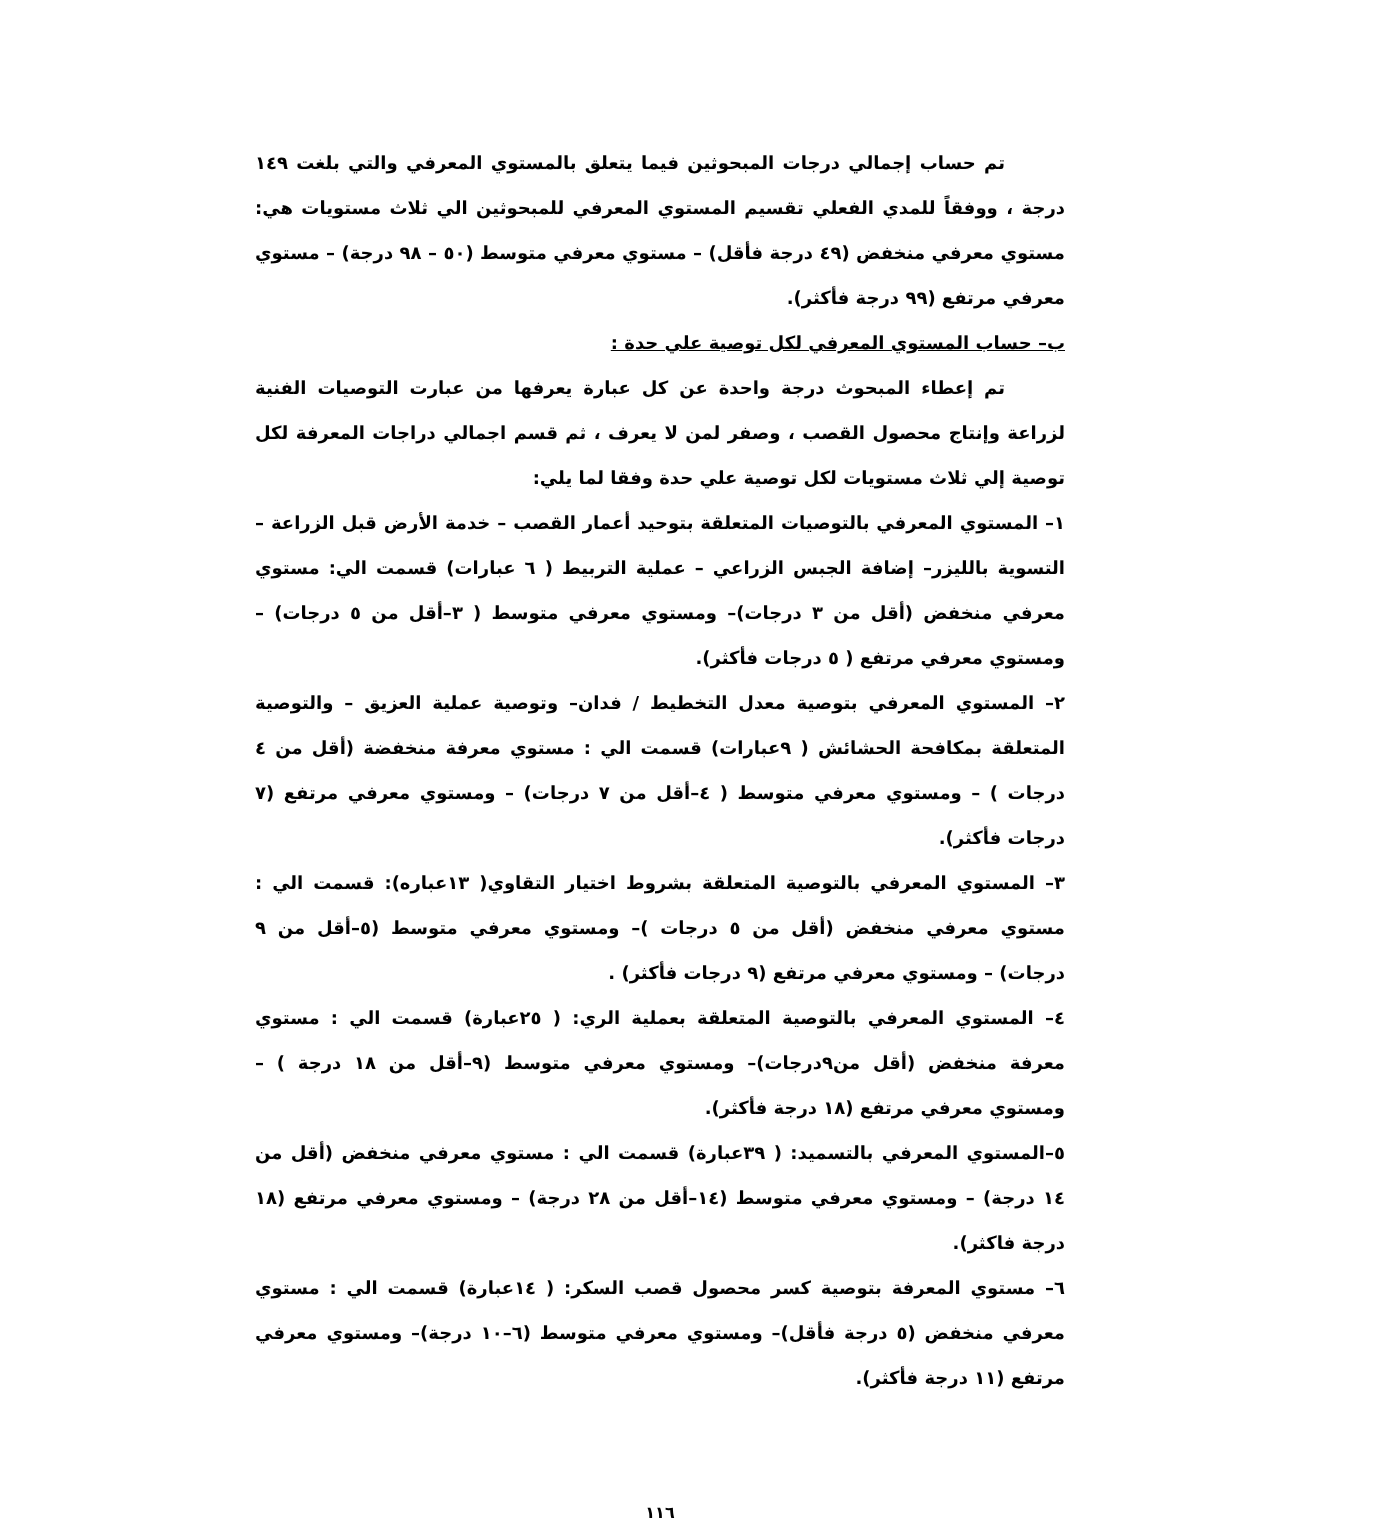تم حساب إجمالي درجات المبحوثين فيما يتعلق بالمستوي المعرفي والتي بلغت ١٤٩ درجة ، ووفقاً للمدي الفعلي تقسيم المستوي المعرفي للمبحوثين الي ثلاث مستويات هي: مستوي معرفي منخفض (٤٩ درجة فأقل) – مستوي معرفي متوسط (٥٠ – ٩٨ درجة) – مستوي معرفي مرتفع (٩٩ درجة فأكثر).
ب– حساب المستوي المعرفي لكل توصية علي حدة :
تم إعطاء المبحوث درجة واحدة عن كل عبارة يعرفها من عبارت التوصيات الفنية لزراعة وإنتاج محصول القصب ، وصفر لمن لا يعرف ، ثم قسم اجمالي دراجات المعرفة لكل توصية إلي ثلاث مستويات لكل توصية علي حدة وفقا لما يلي:
١– المستوي المعرفي بالتوصيات المتعلقة بتوحيد أعمار القصب – خدمة الأرض قبل الزراعة – التسوية بالليزر– إضافة الجبس الزراعي – عملية التربيط ( ٦ عبارات) قسمت الي: مستوي معرفي منخفض (أقل من ٣ درجات)– ومستوي معرفي متوسط ( ٣–أقل من ٥ درجات) – ومستوي معرفي مرتفع ( ٥ درجات فأكثر).
٢– المستوي المعرفي بتوصية معدل التخطيط / فدان– وتوصية عملية العزيق – والتوصية المتعلقة بمكافحة الحشائش ( ٩عبارات) قسمت الي : مستوي معرفة منخفضة (أقل من ٤ درجات ) – ومستوي معرفي متوسط ( ٤–أقل من ٧ درجات) – ومستوي معرفي مرتفع (٧ درجات فأكثر).
٣– المستوي المعرفي بالتوصية المتعلقة بشروط اختيار التقاوي( ١٣عباره): قسمت الي : مستوي معرفي منخفض (أقل من ٥ درجات )– ومستوي معرفي متوسط (٥–أقل من ٩ درجات) – ومستوي معرفي مرتفع (٩ درجات فأكثر) .
٤– المستوي المعرفي بالتوصية المتعلقة بعملية الري: ( ٢٥عبارة) قسمت الي : مستوي معرفة منخفض (أقل من٩درجات)– ومستوي معرفي متوسط (٩–أقل من ١٨ درجة ) – ومستوي معرفي مرتفع (١٨ درجة فأكثر).
٥–المستوي المعرفي بالتسميد: ( ٣٩عبارة) قسمت الي : مستوي معرفي منخفض (أقل من ١٤ درجة) – ومستوي معرفي متوسط (١٤–أقل من ٢٨ درجة) – ومستوي معرفي مرتفع (١٨ درجة فاكثر).
٦– مستوي المعرفة بتوصية كسر محصول قصب السكر: ( ١٤عبارة) قسمت الي : مستوي معرفي منخفض (٥ درجة فأقل)– ومستوي معرفي متوسط (٦–١٠ درجة)– ومستوي معرفي مرتفع (١١ درجة فأكثر).
١١٦